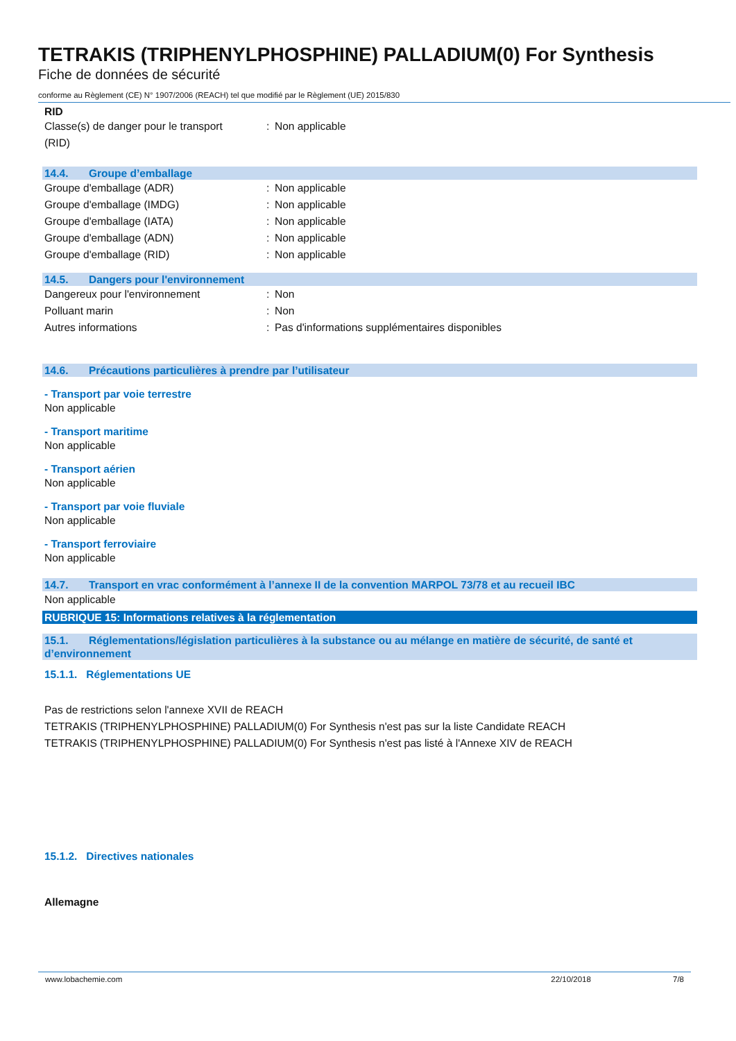TETRAKIS (TRIPHENYLPHOSPHINE) PALLADIUM(0) For Synthesis
Fiche de données de sécurité
conforme au Règlement (CE) N° 1907/2006 (REACH) tel que modifié par le Règlement (UE) 2015/830
RID
Classe(s) de danger pour le transport
(RID)
: Non applicable
14.4. Groupe d’emballage
Groupe d'emballage (ADR) : Non applicable
Groupe d'emballage (IMDG) : Non applicable
Groupe d'emballage (IATA) : Non applicable
Groupe d'emballage (ADN) : Non applicable
Groupe d'emballage (RID) : Non applicable
14.5. Dangers pour l'environnement
Dangereux pour l'environnement : Non
Polluant marin : Non
Autres informations : Pas d'informations supplémentaires disponibles
14.6. Précautions particulières à prendre par l’utilisateur
- Transport par voie terrestre
Non applicable
- Transport maritime
Non applicable
- Transport aérien
Non applicable
- Transport par voie fluviale
Non applicable
- Transport ferroviaire
Non applicable
14.7. Transport en vrac conformément à l’annexe II de la convention MARPOL 73/78 et au recueil IBC
Non applicable
RUBRIQUE 15: Informations relatives à la réglementation
15.1. Réglementations/législation particulières à la substance ou au mélange en matière de sécurité, de santé et d’environnement
15.1.1. Réglementations UE
Pas de restrictions selon l'annexe XVII de REACH
TETRAKIS (TRIPHENYLPHOSPHINE) PALLADIUM(0) For Synthesis n'est pas sur la liste Candidate REACH
TETRAKIS (TRIPHENYLPHOSPHINE) PALLADIUM(0) For Synthesis n'est pas listé à l'Annexe XIV de REACH
15.1.2. Directives nationales
Allemagne
www.lobachemie.com 22/10/2018 7/8